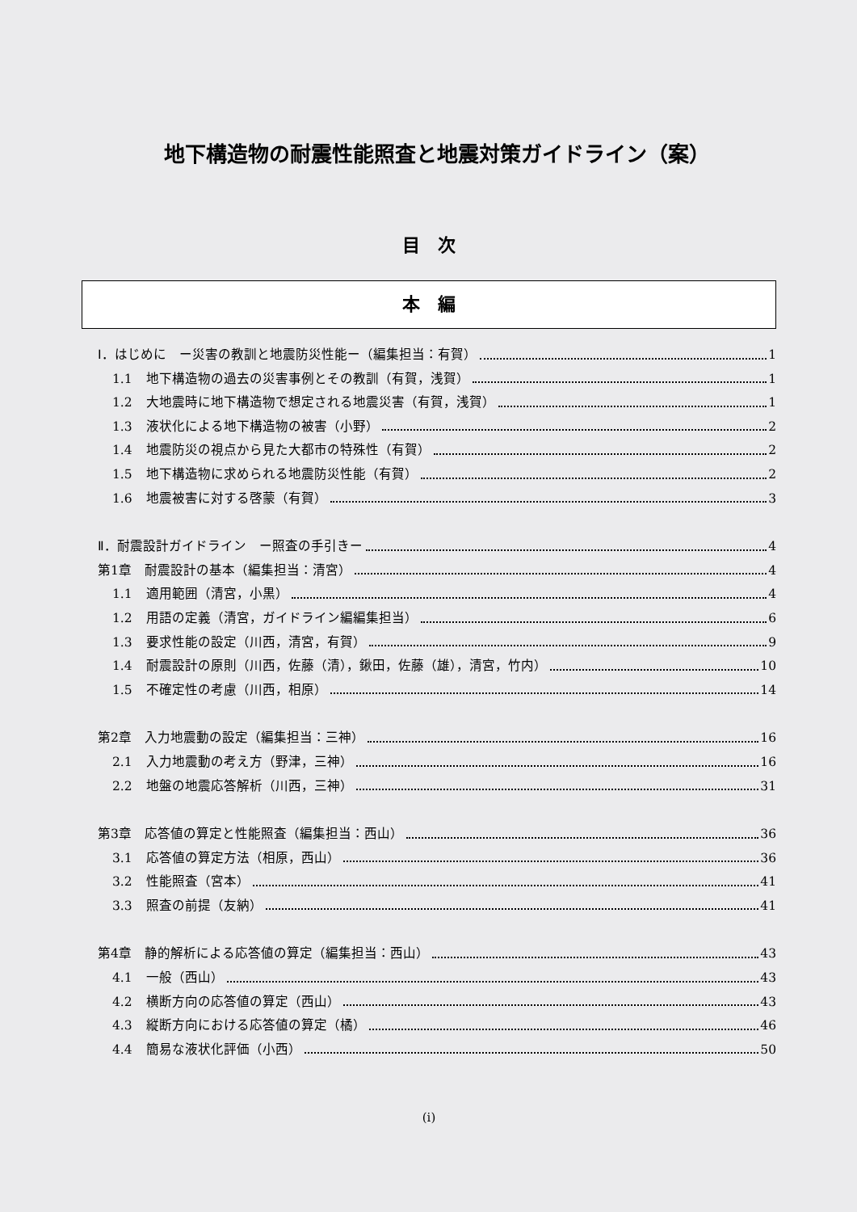地下構造物の耐震性能照査と地震対策ガイドライン（案）
目　次
本　編
Ⅰ．はじめに　ー災害の教訓と地震防災性能ー（編集担当：有賀） 1
1.1 地下構造物の過去の災害事例とその教訓（有賀，浅賀） 1
1.2 大地震時に地下構造物で想定される地震災害（有賀，浅賀） 1
1.3 液状化による地下構造物の被害（小野） 2
1.4 地震防災の視点から見た大都市の特殊性（有賀） 2
1.5 地下構造物に求められる地震防災性能（有賀） 2
1.6 地震被害に対する啓蒙（有賀） 3
Ⅱ．耐震設計ガイドライン　ー照査の手引きー 4
第1章　耐震設計の基本（編集担当：清宮） 4
1.1 適用範囲（清宮，小黒） 4
1.2 用語の定義（清宮，ガイドライン編編集担当） 6
1.3 要求性能の設定（川西，清宮，有賀） 9
1.4 耐震設計の原則（川西，佐藤（清），鍬田，佐藤（雄），清宮，竹内） 10
1.5 不確定性の考慮（川西，相原） 14
第2章　入力地震動の設定（編集担当：三神） 16
2.1 入力地震動の考え方（野津，三神） 16
2.2 地盤の地震応答解析（川西，三神） 31
第3章　応答値の算定と性能照査（編集担当：西山） 36
3.1 応答値の算定方法（相原，西山） 36
3.2 性能照査（宮本） 41
3.3 照査の前提（友納） 41
第4章　静的解析による応答値の算定（編集担当：西山） 43
4.1 一般（西山） 43
4.2 横断方向の応答値の算定（西山） 43
4.3 縦断方向における応答値の算定（橘） 46
4.4 簡易な液状化評価（小西） 50
(i)